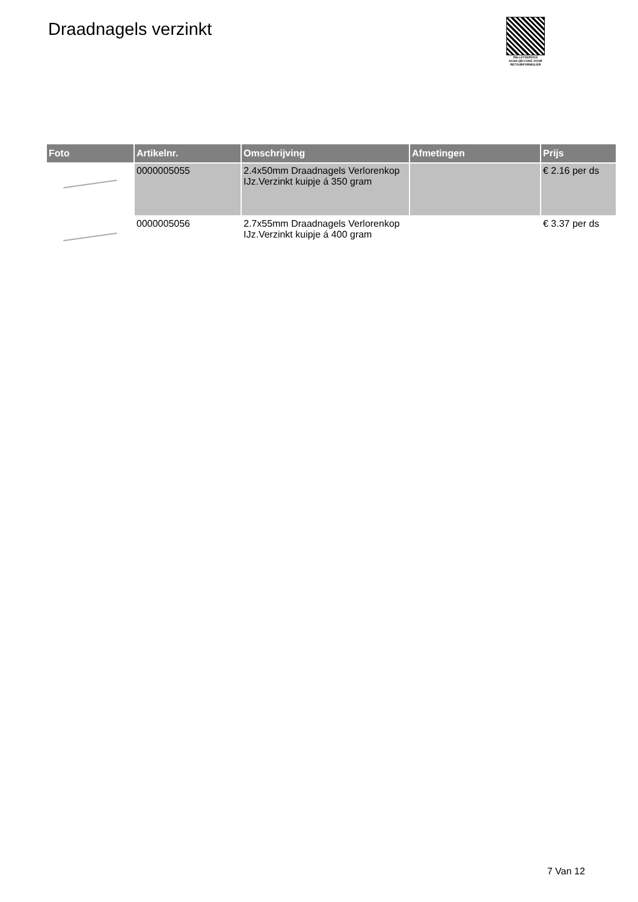Draadnagels verzinkt
PALLETSERVICE
SCAN QR-CODE VOOR RETOURFORMULIER
| Foto | Artikelnr. | Omschrijving | Afmetingen | Prijs |
| --- | --- | --- | --- | --- |
| | 0000005055 | 2.4x50mm Draadnagels Verlorenkop IJz.Verzinkt kuipje á 350 gram | | € 2.16 per ds |
| | 0000005056 | 2.7x55mm Draadnagels Verlorenkop IJz.Verzinkt kuipje á 400 gram | | € 3.37 per ds |
7 Van 12